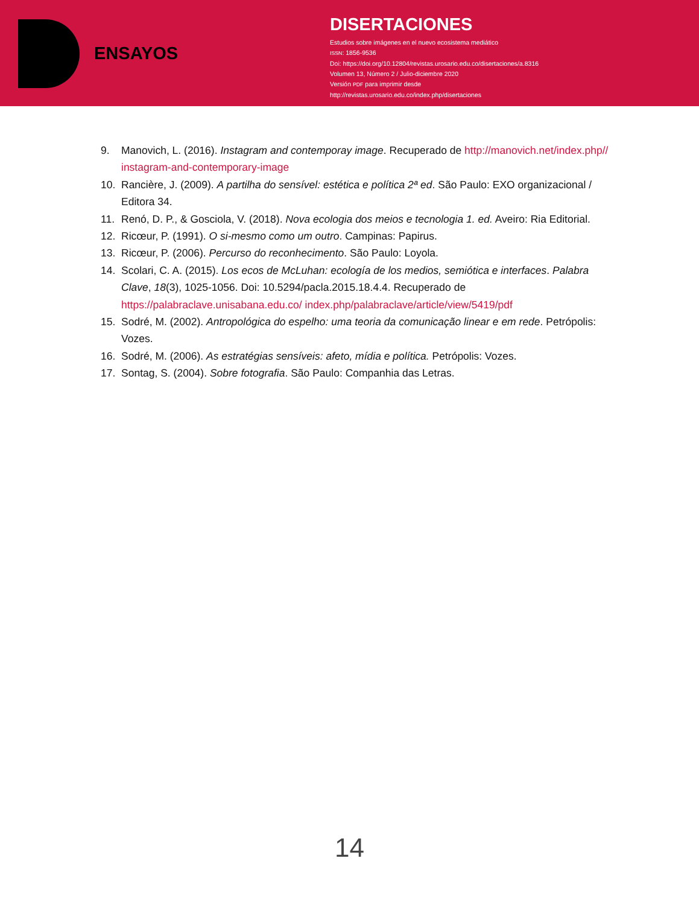ENSAYOS
DISERTACIONES
Estudios sobre imágenes en el nuevo ecosistema mediático
ISSN: 1856-9536
Doi: https://doi.org/10.12804/revistas.urosario.edu.co/disertaciones/a.8316
Volumen 13, Número 2 / Julio-diciembre 2020
Versión PDF para imprimir desde
http://revistas.urosario.edu.co/index.php/disertaciones
9. Manovich, L. (2016). Instagram and contemporay image. Recuperado de http://manovich.net/index.php// instagram-and-contemporary-image
10. Rancière, J. (2009). A partilha do sensível: estética e política 2ª ed. São Paulo: EXO organizacional / Editora 34.
11. Renó, D. P., & Gosciola, V. (2018). Nova ecologia dos meios e tecnologia 1. ed. Aveiro: Ria Editorial.
12. Ricœur, P. (1991). O si-mesmo como um outro. Campinas: Papirus.
13. Ricœur, P. (2006). Percurso do reconhecimento. São Paulo: Loyola.
14. Scolari, C. A. (2015). Los ecos de McLuhan: ecología de los medios, semiótica e interfaces. Palabra Clave, 18(3), 1025-1056. Doi: 10.5294/pacla.2015.18.4.4. Recuperado de https://palabraclave.unisabana.edu.co/ index.php/palabraclave/article/view/5419/pdf
15. Sodré, M. (2002). Antropológica do espelho: uma teoria da comunicação linear e em rede. Petrópolis: Vozes.
16. Sodré, M. (2006). As estratégias sensíveis: afeto, mídia e política. Petrópolis: Vozes.
17. Sontag, S. (2004). Sobre fotografia. São Paulo: Companhia das Letras.
14